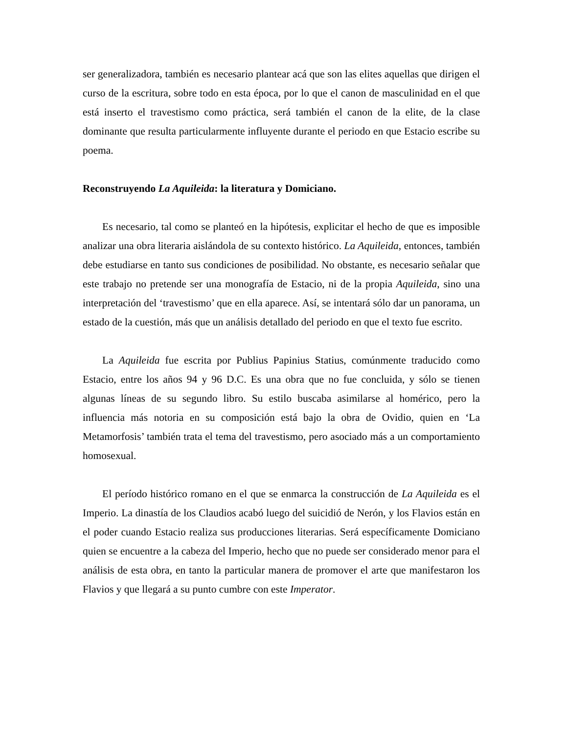ser generalizadora, también es necesario plantear acá que son las elites aquellas que dirigen el curso de la escritura, sobre todo en esta época, por lo que el canon de masculinidad en el que está inserto el travestismo como práctica, será también el canon de la elite, de la clase dominante que resulta particularmente influyente durante el periodo en que Estacio escribe su poema.
Reconstruyendo La Aquileida: la literatura y Domiciano.
Es necesario, tal como se planteó en la hipótesis, explicitar el hecho de que es imposible analizar una obra literaria aislándola de su contexto histórico. La Aquileida, entonces, también debe estudiarse en tanto sus condiciones de posibilidad. No obstante, es necesario señalar que este trabajo no pretende ser una monografía de Estacio, ni de la propia Aquileida, sino una interpretación del ‘travestismo’ que en ella aparece. Así, se intentará sólo dar un panorama, un estado de la cuestión, más que un análisis detallado del periodo en que el texto fue escrito.
La Aquileida fue escrita por Publius Papinius Statius, comúnmente traducido como Estacio, entre los años 94 y 96 D.C. Es una obra que no fue concluida, y sólo se tienen algunas líneas de su segundo libro. Su estilo buscaba asimilarse al homérico, pero la influencia más notoria en su composición está bajo la obra de Ovidio, quien en ‘La Metamorfosis’ también trata el tema del travestismo, pero asociado más a un comportamiento homosexual.
El período histórico romano en el que se enmarca la construcción de La Aquileida es el Imperio. La dinastía de los Claudios acabó luego del suicidió de Nerón, y los Flavios están en el poder cuando Estacio realiza sus producciones literarias. Será específicamente Domiciano quien se encuentre a la cabeza del Imperio, hecho que no puede ser considerado menor para el análisis de esta obra, en tanto la particular manera de promover el arte que manifestaron los Flavios y que llegará a su punto cumbre con este Imperator.